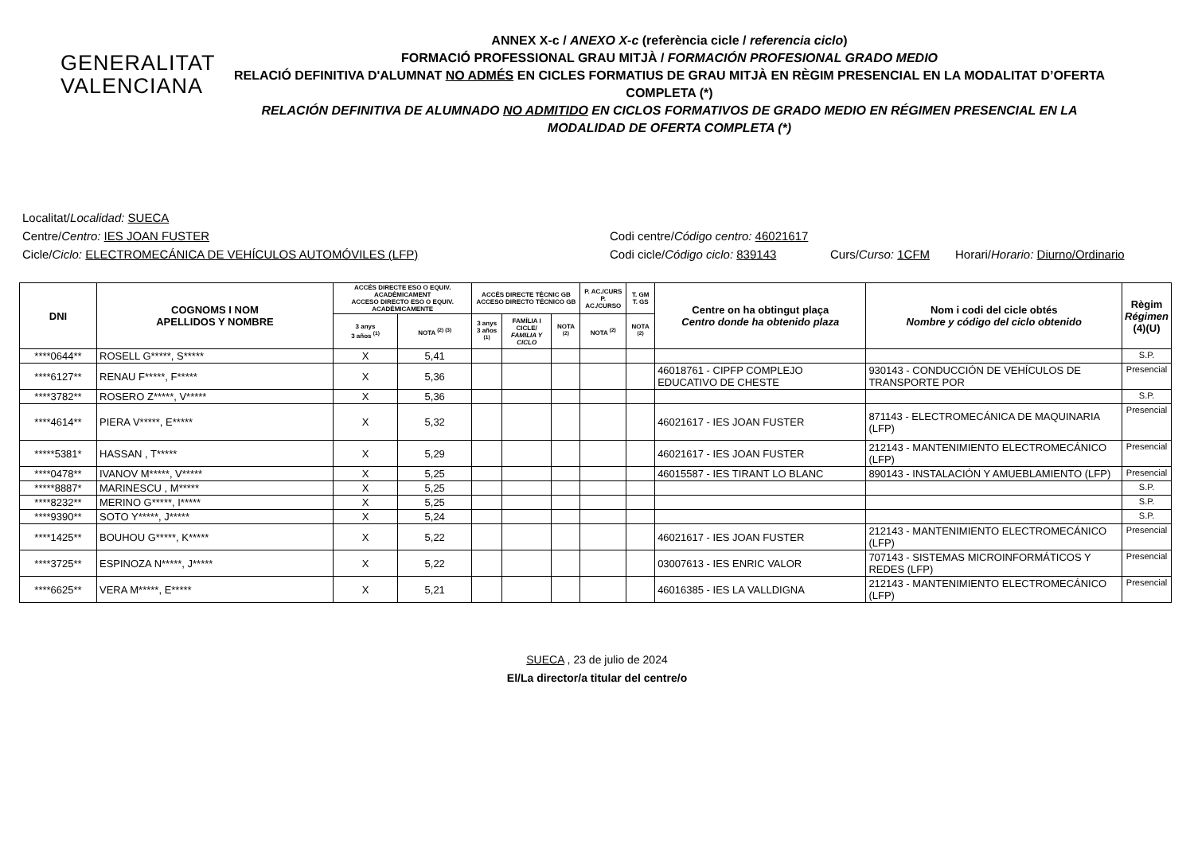GENERALITAT
VALENCIANA
ANNEX X-c / ANEXO X-c (referència cicle / referencia ciclo)
FORMACIÓ PROFESSIONAL GRAU MITJÀ / FORMACIÓN PROFESIONAL GRADO MEDIO
RELACIÓ DEFINITIVA D'ALUMNAT NO ADMÉS EN CICLES FORMATIUS DE GRAU MITJÀ EN RÈGIM PRESENCIAL EN LA MODALITAT D’OFERTA COMPLETA (*)
RELACIÓN DEFINITIVA DE ALUMNADO NO ADMITIDO EN CICLOS FORMATIVOS DE GRADO MEDIO EN RÉGIMEN PRESENCIAL EN LA MODALIDAD DE OFERTA COMPLETA (*)
Localitat/Localidad: SUECA
Centre/Centro: IES JOAN FUSTER Codi centre/Código centro: 46021617
Cicle/Ciclo: ELECTROMECÁNICA DE VEHÍCULOS AUTOMÓVILES (LFP) Codi cicle/Código ciclo: 839143
Curs/Curso: 1CFM Horari/Horario: Diurno/Ordinario
| DNI | COGNOMS I NOM APELLIDOS Y NOMBRE | ACCÉS DIRECTE ESO O EQUIV. ACADÈMICAMENT ACCESO DIRECTO ESO O EQUIV. ACADÉMICAMENTE | | ACCÉS DIRECTE TÈCNIC GB ACCESO DIRECTO TÉCNICO GB | | | P. AC./CURS P. AC./CURSO | T. GM T. GS | Centre on ha obtingut plaça Centro donde ha obtenido plaza | Nom i codi del cicle obtés Nombre y código del ciclo obtenido | Règim Régimen (4)(U) |
| --- | --- | --- | --- | --- | --- | --- | --- | --- | --- | --- | --- |
| | | 3 anys 3 años <sup>(1)</sup> | NOTA <sup>(2) (3)</sup> | 3 anys 3 años <sup>(1)</sup> | FAMÍLIA I CICLE/ FAMILIA Y CICLO | NOTA <sup>(2)</sup> | NOTA <sup>(2)</sup> | NOTA <sup>(2)</sup> | | | |
| ****0644** | ROSELL G*****, S***** | X | 5,41 | | | | | | | | S.P. |
| ****6127** | RENAU F*****, F***** | X | 5,36 | | | | | | 46018761 - CIPFP COMPLEJO EDUCATIVO DE CHESTE | 930143 - CONDUCCIÓN DE VEHÍCULOS DE TRANSPORTE POR | Presencial |
| ****3782** | ROSERO Z*****, V***** | X | 5,36 | | | | | | | | S.P. |
| ****4614** | PIERA V*****, E***** | X | 5,32 | | | | | | 46021617 - IES JOAN FUSTER | 871143 - ELECTROMECÁNICA DE MAQUINARIA (LFP) | Presencial |
| *****5381* | HASSAN , T***** | X | 5,29 | | | | | | 46021617 - IES JOAN FUSTER | 212143 - MANTENIMIENTO ELECTROMECÁNICO (LFP) | Presencial |
| ****0478** | IVANOV M*****, V***** | X | 5,25 | | | | | | 46015587 - IES TIRANT LO BLANC | 890143 - INSTALACIÓN Y AMUEBLAMIENTO (LFP) | Presencial |
| *****8887* | MARINESCU , M***** | X | 5,25 | | | | | | | | S.P. |
| ****8232** | MERINO G*****, I***** | X | 5,25 | | | | | | | | S.P. |
| ****9390** | SOTO Y*****, J***** | X | 5,24 | | | | | | | | S.P. |
| ****1425** | BOUHOU G*****, K***** | X | 5,22 | | | | | | 46021617 - IES JOAN FUSTER | 212143 - MANTENIMIENTO ELECTROMECÁNICO (LFP) | Presencial |
| ****3725** | ESPINOZA N*****, J***** | X | 5,22 | | | | | | 03007613 - IES ENRIC VALOR | 707143 - SISTEMAS MICROINFORMÁTICOS Y REDES (LFP) | Presencial |
| ****6625** | VERA M*****, E***** | X | 5,21 | | | | | | 46016385 - IES LA VALLDIGNA | 212143 - MANTENIMIENTO ELECTROMECÁNICO (LFP) | Presencial |
SUECA , 23 de julio de 2024
El/La director/a titular del centre/o